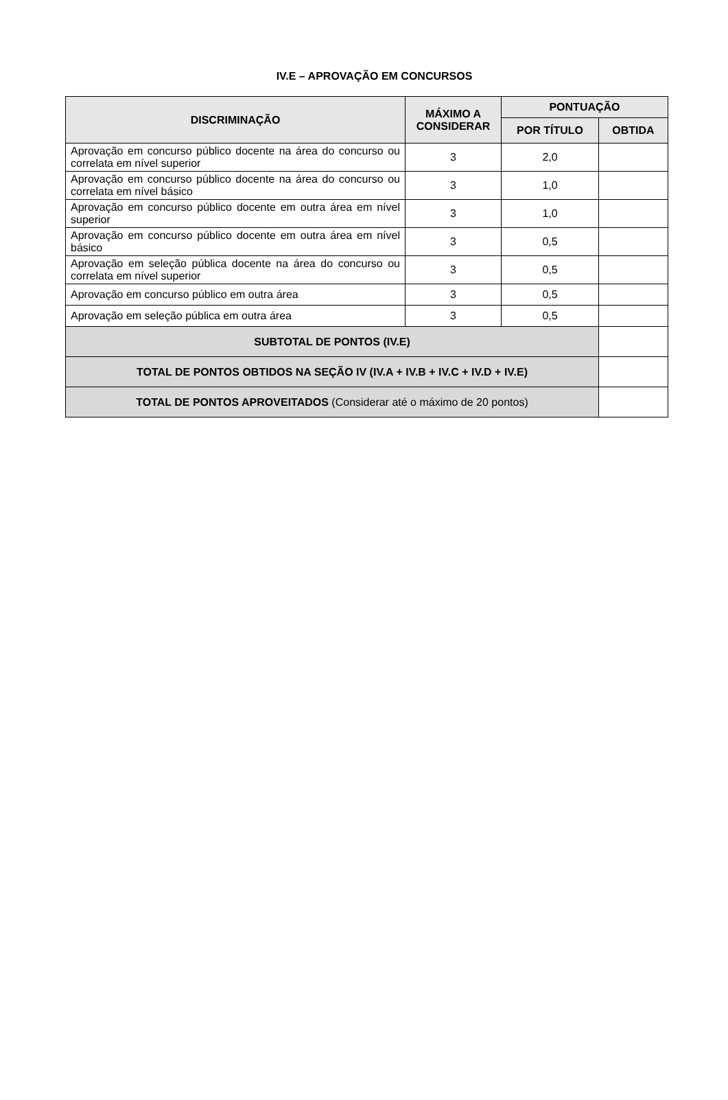IV.E – APROVAÇÃO EM CONCURSOS
| DISCRIMINAÇÃO | MÁXIMO A CONSIDERAR | PONTUAÇÃO | |
| --- | --- | --- | --- |
| | | POR TÍTULO | OBTIDA |
| Aprovação em concurso público docente na área do concurso ou correlata em nível superior | 3 | 2,0 | |
| Aprovação em concurso público docente na área do concurso ou correlata em nível básico | 3 | 1,0 | |
| Aprovação em concurso público docente em outra área em nível superior | 3 | 1,0 | |
| Aprovação em concurso público docente em outra área em nível básico | 3 | 0,5 | |
| Aprovação em seleção pública docente na área do concurso ou correlata em nível superior | 3 | 0,5 | |
| Aprovação em concurso público em outra área | 3 | 0,5 | |
| Aprovação em seleção pública em outra área | 3 | 0,5 | |
| SUBTOTAL DE PONTOS (IV.E) | | | |
| TOTAL DE PONTOS OBTIDOS NA SEÇÃO IV (IV.A + IV.B + IV.C + IV.D + IV.E) | | | |
| TOTAL DE PONTOS APROVEITADOS (Considerar até o máximo de 20 pontos) | | | |